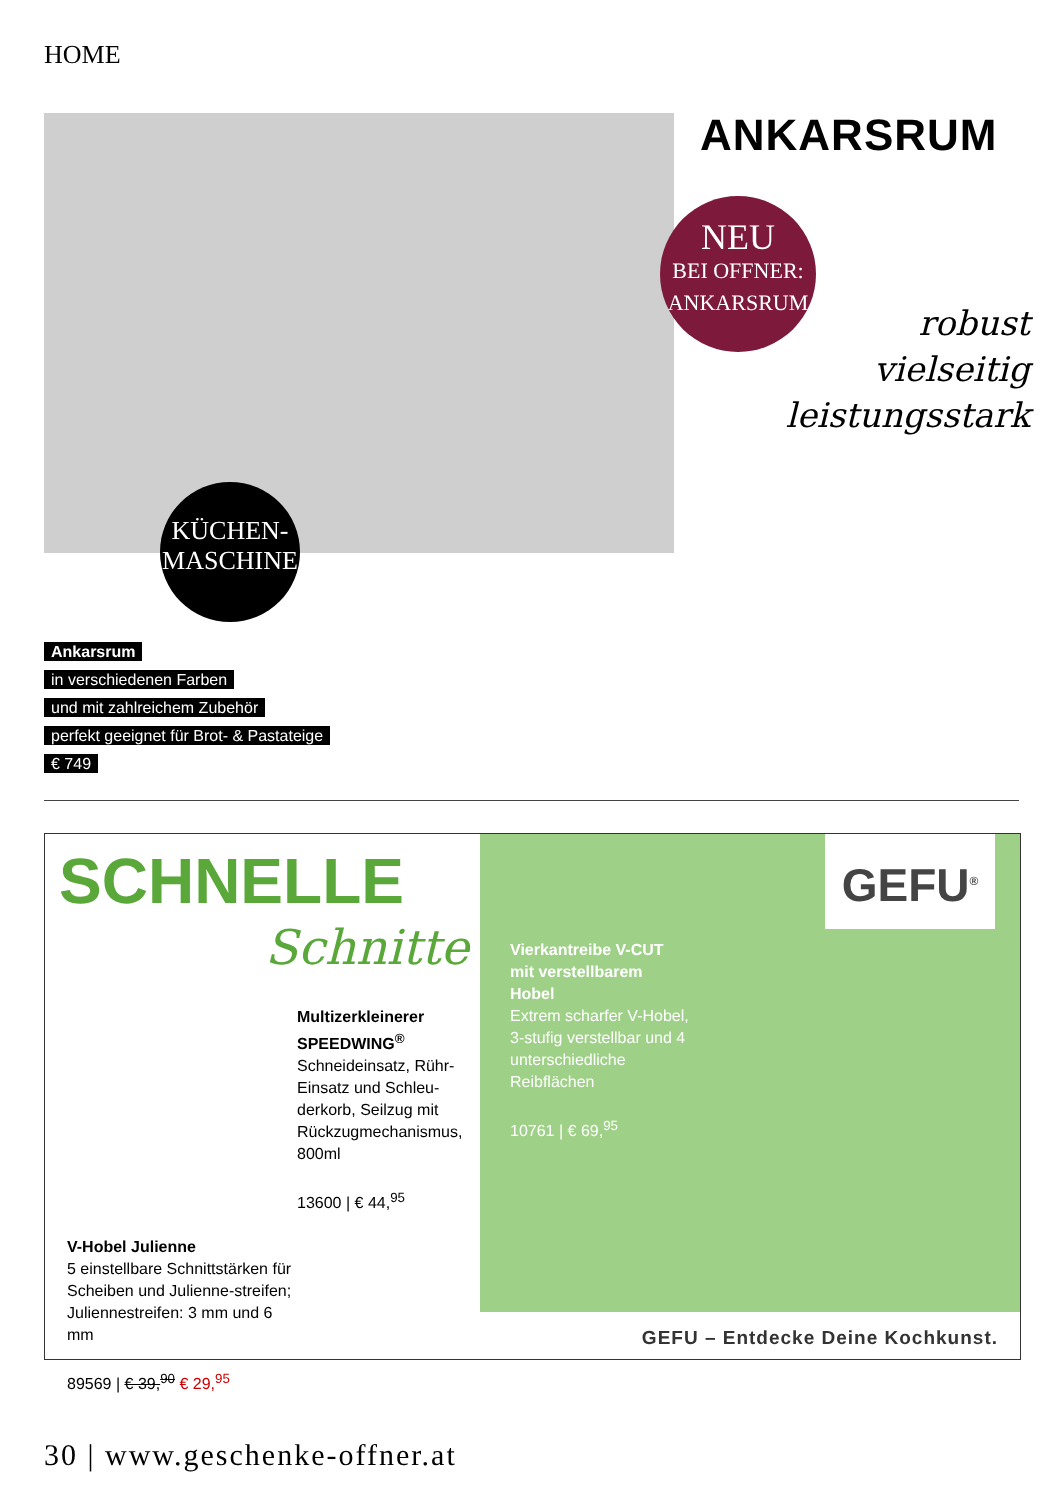HOME
ANKARSRUM
NEU
BEI OFFNER:
ANKARSRUM
robust
vielseitig
leistungsstark
KÜCHEN-
MASCHINE
Ankarsrum
in verschiedenen Farben
und mit zahlreichem Zubehör
perfekt geeignet für Brot- & Pastateige
€ 749
GEFU<sup>®</sup>
SCHNELLE
Schnitte
Multizerkleinerer SPEEDWING<sup>®</sup>
Schneideinsatz, Rühr-Einsatz und Schleu-derkorb, Seilzug mit Rückzugmechanismus, 800ml
13600 | € 44,<sup>95</sup>
Vierkantreibe V-CUT mit verstellbarem Hobel
Extrem scharfer V-Hobel, 3-stufig verstellbar und 4 unterschiedliche Reibflächen
10761 | € 69,<sup>95</sup>
V-Hobel Julienne
5 einstellbare Schnittstärken für Scheiben und Julienne-streifen; Juliennestreifen: 3 mm und 6 mm
89569 | € 39,<sup>90</sup> € 29,<sup>95</sup>
GEFU – Entdecke Deine Kochkunst.
30 | www.geschenke-offner.at